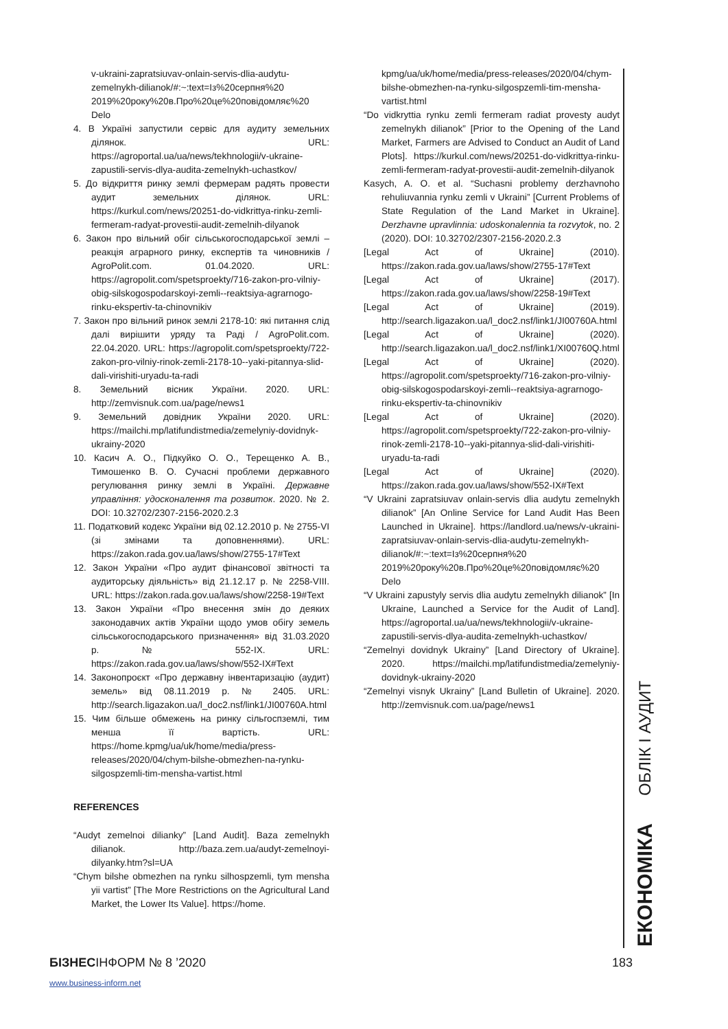v-ukraini-zapratsiuvav-onlain-servis-dlia-audytu-zemelnykh-dilianok/#:~:text=Із%20серпня%20 2019%20року%20в.Про%20це%20повідомляє%20 Delo
4. В Україні запустили сервіс для аудиту земельних ділянок. URL: https://agroportal.ua/ua/news/tekhnologii/v-ukraine-zapustili-servis-dlya-audita-zemelnykh-uchastkov/
5. До відкриття ринку землі фермерам радять провести аудит земельних ділянок. URL: https://kurkul.com/news/20251-do-vidkrittya-rinku-zemli-fermeram-radyat-provestii-audit-zemelnih-dilyanok
6. Закон про вільний обіг сільськогосподарської землі – реакція аграрного ринку, експертів та чиновників / AgroPolit.com. 01.04.2020. URL: https://agropolit.com/spetsproekty/716-zakon-pro-vilniy-obig-silskogospodarskoyi-zemli--reaktsiya-agrarnogo-rinku-ekspertiv-ta-chinovnikiv
7. Закон про вільний ринок землі 2178-10: які питання слід далі вирішити уряду та Раді / AgroPolit.com. 22.04.2020. URL: https://agropolit.com/spetsproekty/722-zakon-pro-vilniy-rinok-zemli-2178-10--yaki-pitannya-slid-dali-virishiti-uryadu-ta-radi
8. Земельний вісник України. 2020. URL: http://zemvisnuk.com.ua/page/news1
9. Земельний довідник України 2020. URL: https://mailchi.mp/latifundistmedia/zemelyniy-dovidnyk-ukrainy-2020
10. Касич А. О., Підкуйко О. О., Терещенко А. В., Тимошенко В. О. Сучасні проблеми державного регулювання ринку землі в Україні. Державне управління: удосконалення та розвиток. 2020. № 2. DOI: 10.32702/2307-2156-2020.2.3
11. Податковий кодекс України від 02.12.2010 р. № 2755-VI (зі змінами та доповненнями). URL: https://zakon.rada.gov.ua/laws/show/2755-17#Text
12. Закон України «Про аудит фінансової звітності та аудиторську діяльність» від 21.12.17 р. № 2258-VIII. URL: https://zakon.rada.gov.ua/laws/show/2258-19#Text
13. Закон України «Про внесення змін до деяких законодавчих актів України щодо умов обігу земель сільськогосподарського призначення» від 31.03.2020 р. № 552-IX. URL: https://zakon.rada.gov.ua/laws/show/552-IX#Text
14. Законопроєкт «Про державну інвентаризацію (аудит) земель» від 08.11.2019 р. № 2405. URL: http://search.ligazakon.ua/l_doc2.nsf/link1/JI00760A.html
15. Чим більше обмежень на ринку сільгоспземлі, тим менша її вартість. URL: https://home.kpmg/ua/uk/home/media/press-releases/2020/04/chym-bilshe-obmezhen-na-rynku-silgospzemli-tim-mensha-vartist.html
REFERENCES
“Audyt zemelnoi dilianky” [Land Audit]. Baza zemelnykh dilianok. http://baza.zem.ua/audyt-zemelnoyi-dilyanky.htm?sl=UA
“Chym bilshe obmezhen na rynku silhospzemli, tym mensha yii vartist” [The More Restrictions on the Agricultural Land Market, the Lower Its Value]. https://home.
kpmg/ua/uk/home/media/press-releases/2020/04/chym-bilshe-obmezhen-na-rynku-silgospzemli-tim-mensha-vartist.html
“Do vidkryttia rynku zemli fermeram radiat provesty audyt zemelnykh dilianok” [Prior to the Opening of the Land Market, Farmers are Advised to Conduct an Audit of Land Plots]. https://kurkul.com/news/20251-do-vidkrittya-rinku-zemli-fermeram-radyat-provestii-audit-zemelnih-dilyanok
Kasych, A. O. et al. “Suchasni problemy derzhavnoho rehuliuvannia rynku zemli v Ukraini” [Current Problems of State Regulation of the Land Market in Ukraine]. Derzhavne upravlinnia: udoskonalennia ta rozvytok, no. 2 (2020). DOI: 10.32702/2307-2156-2020.2.3
[Legal Act of Ukraine] (2010). https://zakon.rada.gov.ua/laws/show/2755-17#Text
[Legal Act of Ukraine] (2017). https://zakon.rada.gov.ua/laws/show/2258-19#Text
[Legal Act of Ukraine] (2019). http://search.ligazakon.ua/l_doc2.nsf/link1/JI00760A.html
[Legal Act of Ukraine] (2020). http://search.ligazakon.ua/l_doc2.nsf/link1/XI00760Q.html
[Legal Act of Ukraine] (2020). https://agropolit.com/spetsproekty/716-zakon-pro-vilniy-obig-silskogospodarskoyi-zemli--reaktsiya-agrarnogo-rinku-ekspertiv-ta-chinovnikiv
[Legal Act of Ukraine] (2020). https://agropolit.com/spetsproekty/722-zakon-pro-vilniy-rinok-zemli-2178-10--yaki-pitannya-slid-dali-virishiti-uryadu-ta-radi
[Legal Act of Ukraine] (2020). https://zakon.rada.gov.ua/laws/show/552-IX#Text
“V Ukraini zapratsiuvav onlain-servis dlia audytu zemelnykh dilianok” [An Online Service for Land Audit Has Been Launched in Ukraine]. https://landlord.ua/news/v-ukraini-zapratsiuvav-onlain-servis-dlia-audytu-zemelnykh-dilianok/#:~:text=Із%20серпня%20 2019%20року%20в.Про%20це%20повідомляє%20 Delo
“V Ukraini zapustyly servis dlia audytu zemelnykh dilianok” [In Ukraine, Launched a Service for the Audit of Land]. https://agroportal.ua/ua/news/tekhnologii/v-ukraine-zapustili-servis-dlya-audita-zemelnykh-uchastkov/
“Zemelnyi dovidnyk Ukrainy” [Land Directory of Ukraine]. 2020. https://mailchi.mp/latifundistmedia/zemelyniy-dovidnyk-ukrainy-2020
“Zemelnyi visnyk Ukrainy” [Land Bulletin of Ukraine]. 2020. http://zemvisnuk.com.ua/page/news1
ЕКОНОМІКА
ОБЛІК І АУДИТ
БІЗНЕСІНФОРМ № 8 ’2020 183
www.business-inform.net